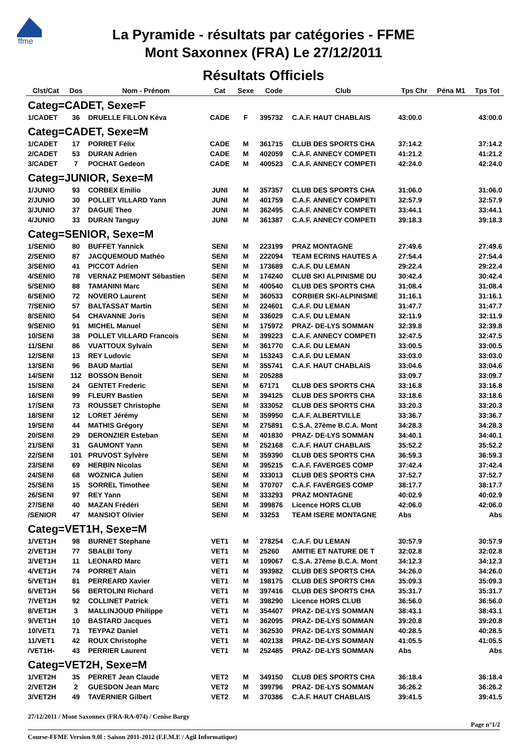ffme
La Pyramide - résultats par catégories - FFME
Mont Saxonnex (FRA) Le 27/12/2011
Résultats Officiels
| Clst/Cat | Dos | Nom - Prénom | Cat | Sexe | Code | Club | Tps Chr | Péna M1 | Tps Tot |
| --- | --- | --- | --- | --- | --- | --- | --- | --- | --- |
| Categ=CADET, Sexe=F | | | | | | | | | |
| 1/CADET | 36 | DRUELLE FILLON Kéva | CADE | F | 395732 | C.A.F. HAUT CHABLAIS | 43:00.0 | | 43:00.0 |
| Categ=CADET, Sexe=M | | | | | | | | | |
| 1/CADET | 17 | PORRET Félix | CADE | M | 361715 | CLUB DES SPORTS CHA | 37:14.2 | | 37:14.2 |
| 2/CADET | 53 | DURAN Adrien | CADE | M | 402059 | C.A.F. ANNECY COMPETI | 41:21.2 | | 41:21.2 |
| 3/CADET | 7 | POCHAT Gedeon | CADE | M | 400523 | C.A.F. ANNECY COMPETI | 42:24.0 | | 42:24.0 |
| Categ=JUNIOR, Sexe=M | | | | | | | | | |
| 1/JUNIO | 93 | CORBEX Emilio | JUNI | M | 357357 | CLUB DES SPORTS CHA | 31:06.0 | | 31:06.0 |
| 2/JUNIO | 30 | POLLET VILLARD Yann | JUNI | M | 401759 | C.A.F. ANNECY COMPETI | 32:57.9 | | 32:57.9 |
| 3/JUNIO | 37 | DAGUE Theo | JUNI | M | 362495 | C.A.F. ANNECY COMPETI | 33:44.1 | | 33:44.1 |
| 4/JUNIO | 33 | DURAN Tanguy | JUNI | M | 361387 | C.A.F. ANNECY COMPETI | 39:18.3 | | 39:18.3 |
| Categ=SENIOR, Sexe=M | | | | | | | | | |
| 1/SENIO | 80 | BUFFET Yannick | SENI | M | 223199 | PRAZ MONTAGNE | 27:49.6 | | 27:49.6 |
| 2/SENIO | 87 | JACQUEMOUD Mathéo | SENI | M | 222094 | TEAM ECRINS HAUTES A | 27:54.4 | | 27:54.4 |
| 3/SENIO | 41 | PICCOT Adrien | SENI | M | 173689 | C.A.F. DU LEMAN | 29:22.4 | | 29:22.4 |
| 4/SENIO | 78 | VERNAZ PIEMONT Sébastien | SENI | M | 174240 | CLUB SKI ALPINISME DU | 30:42.4 | | 30:42.4 |
| 5/SENIO | 88 | TAMANINI Marc | SENI | M | 400540 | CLUB DES SPORTS CHA | 31:08.4 | | 31:08.4 |
| 6/SENIO | 72 | NOVERO Laurent | SENI | M | 360533 | CORBIER SKI-ALPINISME | 31:16.1 | | 31:16.1 |
| 7/SENIO | 57 | BALTASSAT Martin | SENI | M | 224601 | C.A.F. DU LEMAN | 31:47.7 | | 31:47.7 |
| 8/SENIO | 54 | CHAVANNE Joris | SENI | M | 336029 | C.A.F. DU LEMAN | 32:11.9 | | 32:11.9 |
| 9/SENIO | 91 | MICHEL Manuel | SENI | M | 175972 | PRAZ- DE-LYS SOMMAN | 32:39.8 | | 32:39.8 |
| 10/SENI | 38 | POLLET VILLARD Francois | SENI | M | 399223 | C.A.F. ANNECY COMPETI | 32:47.5 | | 32:47.5 |
| 11/SENI | 86 | VUATTOUX Sylvain | SENI | M | 361770 | C.A.F. DU LEMAN | 33:00.5 | | 33:00.5 |
| 12/SENI | 13 | REY Ludovic | SENI | M | 153243 | C.A.F. DU LEMAN | 33:03.0 | | 33:03.0 |
| 13/SENI | 96 | BAUD Martial | SENI | M | 355741 | C.A.F. HAUT CHABLAIS | 33:04.6 | | 33:04.6 |
| 14/SENI | 112 | BOSSON Benoit | SENI | M | 205288 | | 33:09.7 | | 33:09.7 |
| 15/SENI | 24 | GENTET Frederic | SENI | M | 67171 | CLUB DES SPORTS CHA | 33:16.8 | | 33:16.8 |
| 16/SENI | 99 | FLEURY Bastien | SENI | M | 394125 | CLUB DES SPORTS CHA | 33:18.6 | | 33:18.6 |
| 17/SENI | 73 | ROUSSET Christophe | SENI | M | 333052 | CLUB DES SPORTS CHA | 33:20.3 | | 33:20.3 |
| 18/SENI | 12 | LORET Jérémy | SENI | M | 359950 | C.A.F. ALBERTVILLE | 33:36.7 | | 33:36.7 |
| 19/SENI | 44 | MATHIS Grégory | SENI | M | 275891 | C.S.A. 27ème B.C.A. Mont | 34:28.3 | | 34:28.3 |
| 20/SENI | 29 | DERONZIER Esteban | SENI | M | 401830 | PRAZ- DE-LYS SOMMAN | 34:40.1 | | 34:40.1 |
| 21/SENI | 31 | GAUMONT Yann | SENI | M | 252168 | C.A.F. HAUT CHABLAIS | 35:52.2 | | 35:52.2 |
| 22/SENI | 101 | PRUVOST Sylvère | SENI | M | 359390 | CLUB DES SPORTS CHA | 36:59.3 | | 36:59.3 |
| 23/SENI | 69 | HERBIN Nicolas | SENI | M | 395215 | C.A.F. FAVERGES COMP | 37:42.4 | | 37:42.4 |
| 24/SENI | 68 | WOZNICA Julien | SENI | M | 333013 | CLUB DES SPORTS CHA | 37:52.7 | | 37:52.7 |
| 25/SENI | 15 | SORREL Timothee | SENI | M | 370707 | C.A.F. FAVERGES COMP | 38:17.7 | | 38:17.7 |
| 26/SENI | 97 | REY Yann | SENI | M | 333293 | PRAZ MONTAGNE | 40:02.9 | | 40:02.9 |
| 27/SENI | 40 | MAZAN Frédéri | SENI | M | 399876 | Licence HORS CLUB | 42:06.0 | | 42:06.0 |
| /SENIOR | 47 | MANSIOT Olivier | SENI | M | 33253 | TEAM ISERE MONTAGNE | Abs | | Abs |
| Categ=VET1H, Sexe=M | | | | | | | | | |
| 1/VET1H | 98 | BURNET Stephane | VET1 | M | 278254 | C.A.F. DU LEMAN | 30:57.9 | | 30:57.9 |
| 2/VET1H | 77 | SBALBI Tony | VET1 | M | 25260 | AMITIE ET NATURE DE T | 32:02.8 | | 32:02.8 |
| 3/VET1H | 11 | LEONARD Marc | VET1 | M | 109067 | C.S.A. 27ème B.C.A. Mont | 34:12.3 | | 34:12.3 |
| 4/VET1H | 74 | PORRET Alain | VET1 | M | 393982 | CLUB DES SPORTS CHA | 34:26.0 | | 34:26.0 |
| 5/VET1H | 81 | PERREARD Xavier | VET1 | M | 198175 | CLUB DES SPORTS CHA | 35:09.3 | | 35:09.3 |
| 6/VET1H | 56 | BERTOLINI Richard | VET1 | M | 397416 | CLUB DES SPORTS CHA | 35:31.7 | | 35:31.7 |
| 7/VET1H | 92 | COLLINET Patrick | VET1 | M | 398290 | Licence HORS CLUB | 36:56.0 | | 36:56.0 |
| 8/VET1H | 3 | MALLINJOUD Philippe | VET1 | M | 354407 | PRAZ- DE-LYS SOMMAN | 38:43.1 | | 38:43.1 |
| 9/VET1H | 10 | BASTARD Jacques | VET1 | M | 362095 | PRAZ- DE-LYS SOMMAN | 39:20.8 | | 39:20.8 |
| 10/VET1 | 71 | TEYPAZ Daniel | VET1 | M | 362530 | PRAZ- DE-LYS SOMMAN | 40:28.5 | | 40:28.5 |
| 11/VET1 | 42 | ROUX Christophe | VET1 | M | 402138 | PRAZ- DE-LYS SOMMAN | 41:05.5 | | 41:05.5 |
| /VET1H- | 43 | PERRIER Laurent | VET1 | M | 252485 | PRAZ- DE-LYS SOMMAN | Abs | | Abs |
| Categ=VET2H, Sexe=M | | | | | | | | | |
| 1/VET2H | 35 | PERRET Jean Claude | VET2 | M | 349150 | CLUB DES SPORTS CHA | 36:18.4 | | 36:18.4 |
| 2/VET2H | 2 | GUESDON Jean Marc | VET2 | M | 399796 | PRAZ- DE-LYS SOMMAN | 36:26.2 | | 36:26.2 |
| 3/VET2H | 49 | TAVERNIER Gilbert | VET2 | M | 370386 | C.A.F. HAUT CHABLAIS | 39:41.5 | | 39:41.5 |
27/12/2011 / Mont Saxonnex (FRA-RA-074) / Cenise Bargy
Page n°1/2
Course-FFME Version 9.0l : Saison 2011-2012 (F.F.M.E / Agil Informatique)